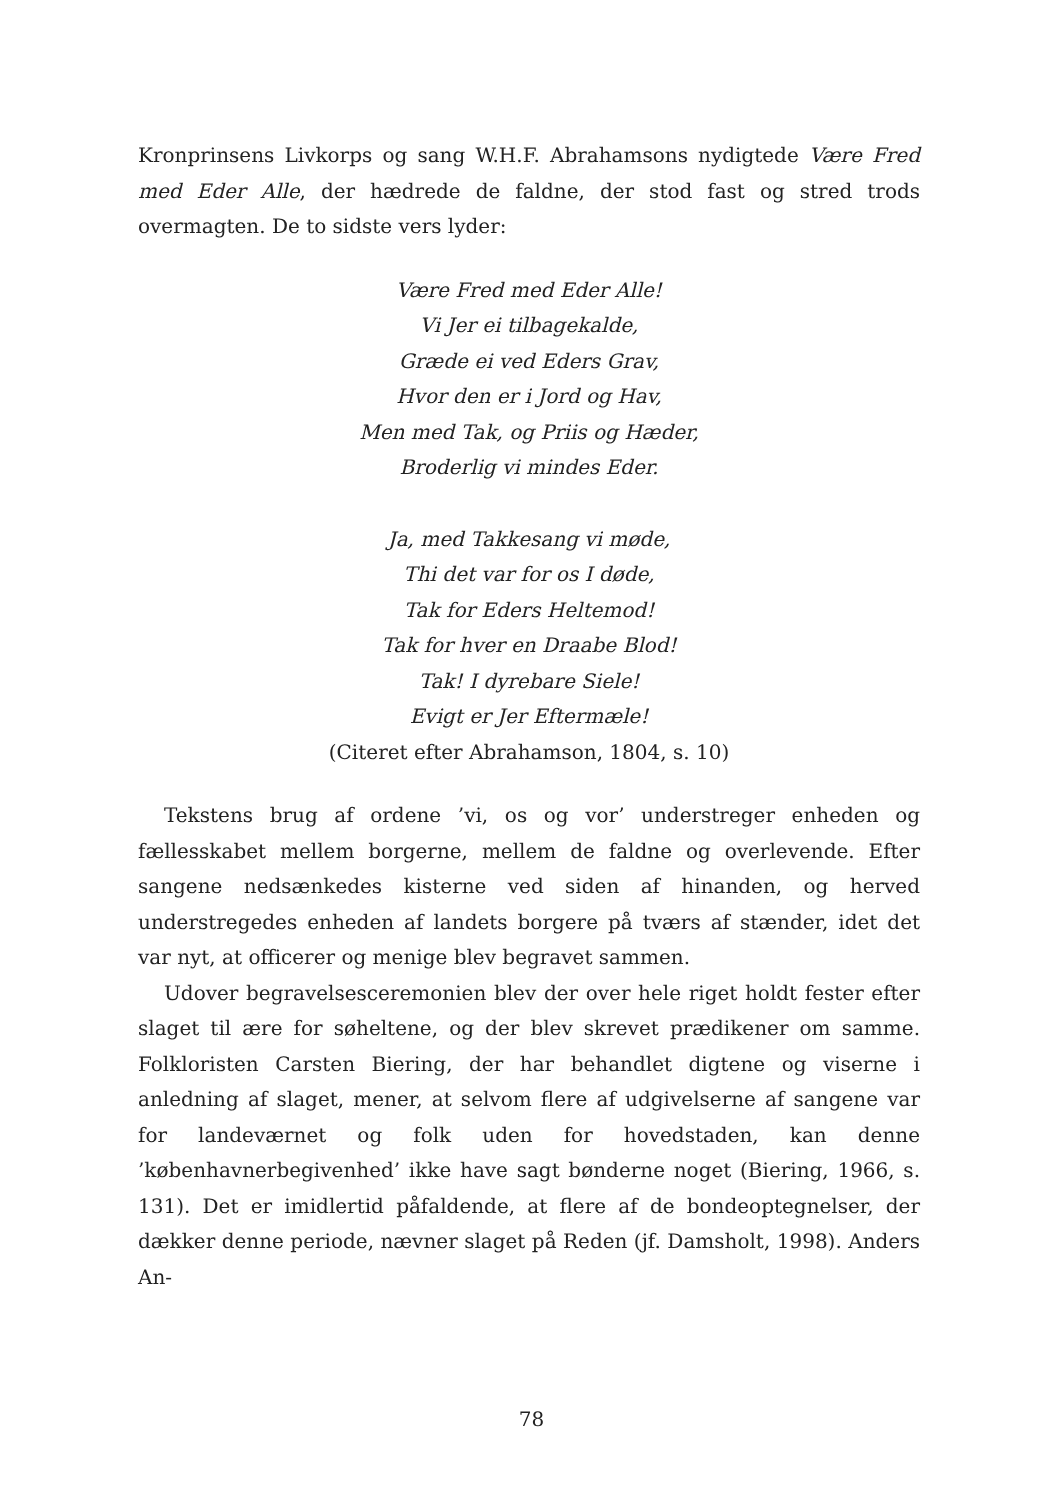Kronprinsens Livkorps og sang W.H.F. Abrahamsons nydigtede Være Fred med Eder Alle, der hædrede de faldne, der stod fast og stred trods overmagten. De to sidste vers lyder:
Være Fred med Eder Alle!
Vi Jer ei tilbagekalde,
Græde ei ved Eders Grav,
Hvor den er i Jord og Hav,
Men med Tak, og Priis og Hæder,
Broderlig vi mindes Eder.
Ja, med Takkesang vi møde,
Thi det var for os I døde,
Tak for Eders Heltemod!
Tak for hver en Draabe Blod!
Tak! I dyrebare Siele!
Evigt er Jer Eftermæle!
(Citeret efter Abrahamson, 1804, s. 10)
Tekstens brug af ordene ’vi, os og vor’ understreger enheden og fællesskabet mellem borgerne, mellem de faldne og overlevende. Efter sangene nedsænkedes kisterne ved siden af hinanden, og herved understregedes enheden af landets borgere på tværs af stænder, idet det var nyt, at officerer og menige blev begravet sammen.
Udover begravelsesceremonien blev der over hele riget holdt fester efter slaget til ære for søheltene, og der blev skrevet prædikener om samme. Folkloristen Carsten Biering, der har behandlet digtene og viserne i anledning af slaget, mener, at selvom flere af udgivelserne af sangene var for landeværnet og folk uden for hovedstaden, kan denne ’københavnerbegivenhed’ ikke have sagt bønderne noget (Biering, 1966, s. 131). Det er imidlertid påfaldende, at flere af de bondeoptegnelser, der dækker denne periode, nævner slaget på Reden (jf. Damsholt, 1998). Anders An-
78